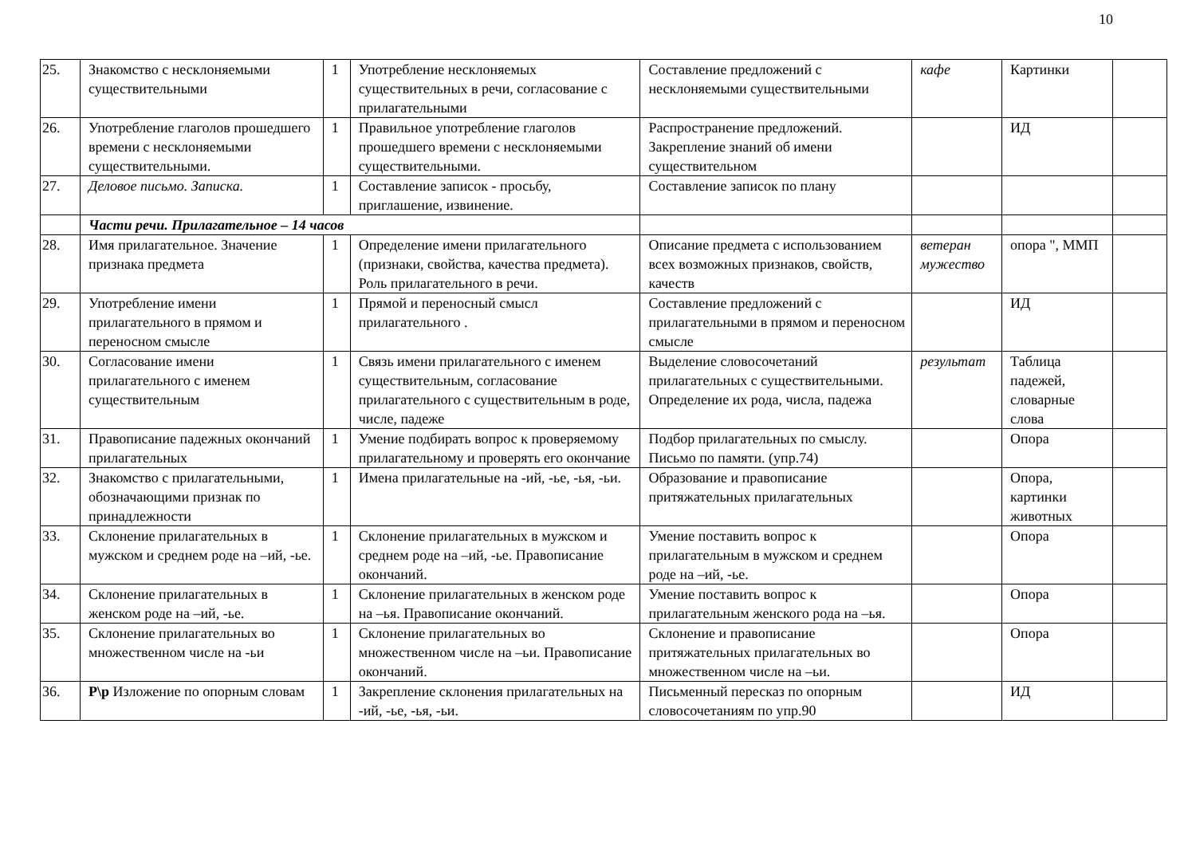10
| 25. | Знакомство с несклоняемыми существительными | 1 | Употребление несклоняемых существительных в речи, согласование с прилагательными | Составление предложений с несклоняемыми существительными | кафе | Картинки | |
| 26. | Употребление глаголов прошедшего времени с несклоняемыми существительными. | 1 | Правильное употребление глаголов прошедшего времени с несклоняемыми существительными. | Распространение предложений. Закрепление знаний об имени существительном | | ИД | |
| 27. | Деловое письмо. Записка. | 1 | Составление записок - просьбу, приглашение, извинение. | Составление записок по плану | | | |
| | Части речи. Прилагательное – 14 часов | | | | | | |
| 28. | Имя прилагательное. Значение признака предмета | 1 | Определение имени прилагательного (признаки, свойства, качества предмета). Роль прилагательного в речи. | Описание предмета с использованием всех возможных признаков, свойств, качеств | ветеран мужество | опора ", ММП | |
| 29. | Употребление имени прилагательного в прямом и переносном смысле | 1 | Прямой и переносный смысл прилагательного . | Составление предложений с прилагательными в прямом и переносном смысле | | ИД | |
| 30. | Согласование имени прилагательного с именем существительным | 1 | Связь имени прилагательного с именем существительным, согласование прилагательного с существительным в роде, числе, падеже | Выделение словосочетаний прилагательных с существительными. Определение их рода, числа, падежа | результат | Таблица падежей, словарные слова | |
| 31. | Правописание падежных окончаний прилагательных | 1 | Умение подбирать вопрос к проверяемому прилагательному и проверять его окончание | Подбор прилагательных по смыслу. Письмо по памяти. (упр.74) | | Опора | |
| 32. | Знакомство с прилагательными, обозначающими признак по принадлежности | 1 | Имена прилагательные на -ий, -ье, -ья, -ьи. | Образование и правописание притяжательных прилагательных | | Опора, картинки животных | |
| 33. | Склонение прилагательных в мужском и среднем роде на –ий, -ье. | 1 | Склонение прилагательных в мужском и среднем роде на –ий, -ье. Правописание окончаний. | Умение поставить вопрос к прилагательным в мужском и среднем роде на –ий, -ье. | | Опора | |
| 34. | Склонение прилагательных в женском роде на –ий, -ье. | 1 | Склонение прилагательных в женском роде на –ья. Правописание окончаний. | Умение поставить вопрос к прилагательным женского рода на –ья. | | Опора | |
| 35. | Склонение прилагательных во множественном числе на -ьи | 1 | Склонение прилагательных во множественном числе на –ьи. Правописание окончаний. | Склонение и правописание притяжательных прилагательных во множественном числе на –ьи. | | Опора | |
| 36. | Р\р Изложение по опорным словам | 1 | Закрепление склонения прилагательных на -ий, -ье, -ья, -ьи. | Письменный пересказ по опорным словосочетаниям по упр.90 | | ИД | |